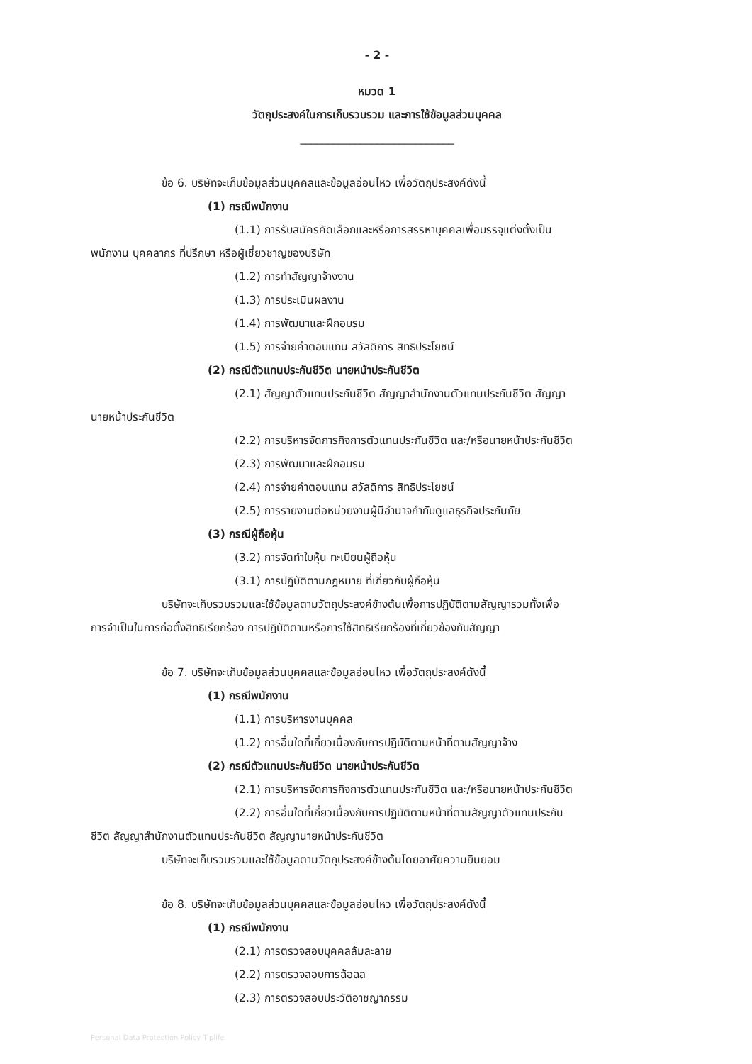- 2 -
หมวด 1
วัตถุประสงค์ในการเก็บรวบรวม และการใช้ข้อมูลส่วนบุคคล
____________________________
ข้อ 6. บริษัทจะเก็บข้อมูลส่วนบุคคลและข้อมูลอ่อนไหว เพื่อวัตถุประสงค์ดังนี้
(1) กรณีพนักงาน
(1.1) การรับสมัครคัดเลือกและหรือการสรรหาบุคคลเพื่อบรรจุแต่งตั้งเป็น
พนักงาน บุคคลากร ที่ปรึกษา หรือผู้เชี่ยวชาญของบริษัท
(1.2) การทำสัญญาจ้างงาน
(1.3) การประเมินผลงาน
(1.4) การพัฒนาและฝึกอบรม
(1.5) การจ่ายค่าตอบแทน สวัสดิการ สิทธิประโยชน์
(2) กรณีตัวแทนประกันชีวิต นายหน้าประกันชีวิต
(2.1) สัญญาตัวแทนประกันชีวิต สัญญาสำนักงานตัวแทนประกันชีวิต สัญญา
นายหน้าประกันชีวิต
(2.2) การบริหารจัดการกิจการตัวแทนประกันชีวิต และ/หรือนายหน้าประกันชีวิต
(2.3) การพัฒนาและฝึกอบรม
(2.4) การจ่ายค่าตอบแทน สวัสดิการ สิทธิประโยชน์
(2.5) การรายงานต่อหน่วยงานผู้มีอำนาจกำกับดูแลธุรกิจประกันภัย
(3) กรณีผู้ถือหุ้น
(3.2) การจัดทำใบหุ้น ทะเบียนผู้ถือหุ้น
(3.1) การปฏิบัติตามกฎหมาย ที่เกี่ยวกับผู้ถือหุ้น
บริษัทจะเก็บรวบรวมและใช้ข้อมูลตามวัตถุประสงค์ข้างต้นเพื่อการปฏิบัติตามสัญญารวมทั้งเพื่อ
การจำเป็นในการก่อตั้งสิทธิเรียกร้อง การปฏิบัติตามหรือการใช้สิทธิเรียกร้องที่เกี่ยวข้องกับสัญญา
ข้อ 7. บริษัทจะเก็บข้อมูลส่วนบุคคลและข้อมูลอ่อนไหว เพื่อวัตถุประสงค์ดังนี้
(1) กรณีพนักงาน
(1.1) การบริหารงานบุคคล
(1.2) การอื่นใดที่เกี่ยวเนื่องกับการปฏิบัติตามหน้าที่ตามสัญญาจ้าง
(2) กรณีตัวแทนประกันชีวิต นายหน้าประกันชีวิต
(2.1) การบริหารจัดการกิจการตัวแทนประกันชีวิต และ/หรือนายหน้าประกันชีวิต
(2.2) การอื่นใดที่เกี่ยวเนื่องกับการปฏิบัติตามหน้าที่ตามสัญญาตัวแทนประกัน
ชีวิต สัญญาสำนักงานตัวแทนประกันชีวิต สัญญานายหน้าประกันชีวิต
บริษัทจะเก็บรวบรวมและใช้ข้อมูลตามวัตถุประสงค์ข้างต้นโดยอาศัยความยินยอม
ข้อ 8. บริษัทจะเก็บข้อมูลส่วนบุคคลและข้อมูลอ่อนไหว เพื่อวัตถุประสงค์ดังนี้
(1) กรณีพนักงาน
(2.1) การตรวจสอบบุคคลล้มละลาย
(2.2) การตรวจสอบการฉ้อฉล
(2.3) การตรวจสอบประวัติอาชญากรรม
Personal Data Protection Policy Tiplife